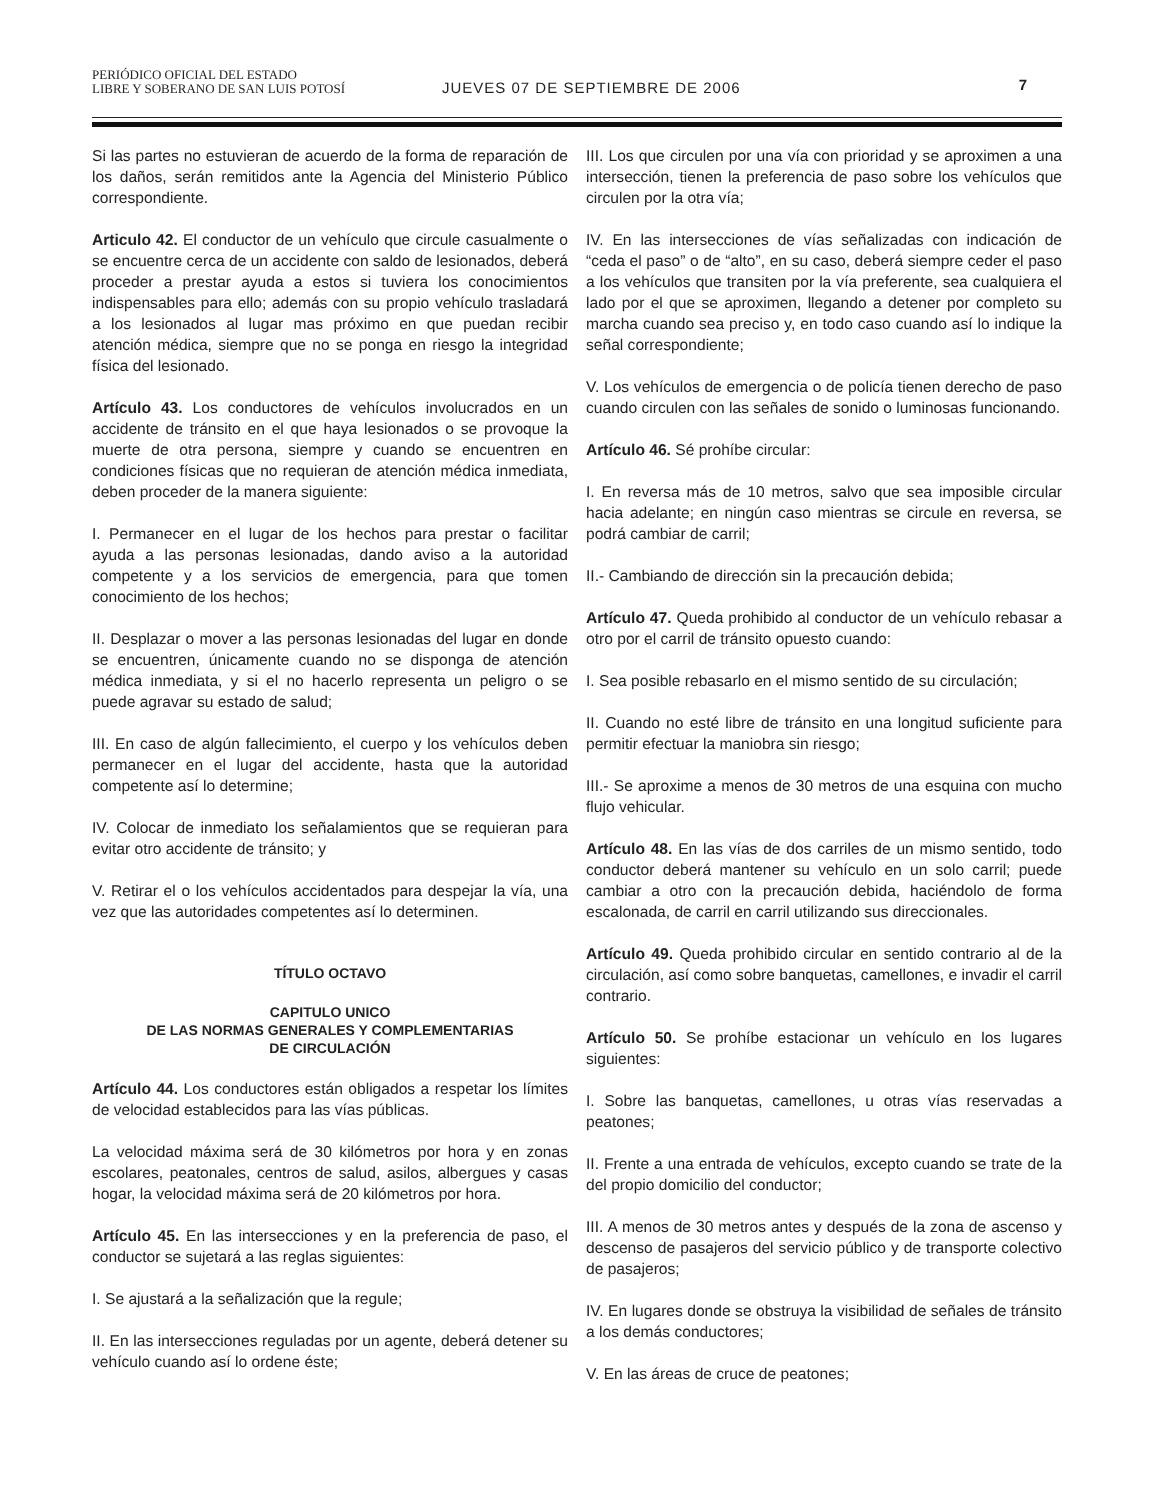PERIÓDICO OFICIAL DEL ESTADO
LIBRE Y SOBERANO DE SAN LUIS POTOSÍ JUEVES 07 DE SEPTIEMBRE DE 2006
7
Si las partes no estuvieran de acuerdo de la forma de reparación de los daños, serán remitidos ante la Agencia del Ministerio Público correspondiente.
Articulo 42. El conductor de un vehículo que circule casualmente o se encuentre cerca de un accidente con saldo de lesionados, deberá proceder a prestar ayuda a estos si tuviera los conocimientos indispensables para ello; además con su propio vehículo trasladará a los lesionados al lugar mas próximo en que puedan recibir atención médica, siempre que no se ponga en riesgo la integridad física del lesionado.
Artículo 43. Los conductores de vehículos involucrados en un accidente de tránsito en el que haya lesionados o se provoque la muerte de otra persona, siempre y cuando se encuentren en condiciones físicas que no requieran de atención médica inmediata, deben proceder de la manera siguiente:
I. Permanecer en el lugar de los hechos para prestar o facilitar ayuda a las personas lesionadas, dando aviso a la autoridad competente y a los servicios de emergencia, para que tomen conocimiento de los hechos;
II. Desplazar o mover a las personas lesionadas del lugar en donde se encuentren, únicamente cuando no se disponga de atención médica inmediata, y si el no hacerlo representa un peligro o se puede agravar su estado de salud;
III. En caso de algún fallecimiento, el cuerpo y los vehículos deben permanecer en el lugar del accidente, hasta que la autoridad competente así lo determine;
IV. Colocar de inmediato los señalamientos que se requieran para evitar otro accidente de tránsito; y
V. Retirar el o los vehículos accidentados para despejar la vía, una vez que las autoridades competentes así lo determinen.
TÍTULO OCTAVO
CAPITULO UNICO
DE LAS NORMAS GENERALES Y COMPLEMENTARIAS
DE CIRCULACIÓN
Artículo 44. Los conductores están obligados a respetar los límites de velocidad establecidos para las vías públicas.
La velocidad máxima será de 30 kilómetros por hora y en zonas escolares, peatonales, centros de salud, asilos, albergues y casas hogar, la velocidad máxima será de 20 kilómetros por hora.
Artículo 45. En las intersecciones y en la preferencia de paso, el conductor se sujetará a las reglas siguientes:
I. Se ajustará a la señalización que la regule;
II. En las intersecciones reguladas por un agente, deberá detener su vehículo cuando así lo ordene éste;
III. Los que circulen por una vía con prioridad y se aproximen a una intersección, tienen la preferencia de paso sobre los vehículos que circulen por la otra vía;
IV. En las intersecciones de vías señalizadas con indicación de “ceda el paso” o de “alto”, en su caso, deberá siempre ceder el paso a los vehículos que transiten por la vía preferente, sea cualquiera el lado por el que se aproximen, llegando a detener por completo su marcha cuando sea preciso y, en todo caso cuando así lo indique la señal correspondiente;
V. Los vehículos de emergencia o de policía tienen derecho de paso cuando circulen con las señales de sonido o luminosas funcionando.
Artículo 46. Sé prohíbe circular:
I. En reversa más de 10 metros, salvo que sea imposible circular hacia adelante; en ningún caso mientras se circule en reversa, se podrá cambiar de carril;
II.- Cambiando de dirección sin la precaución debida;
Artículo 47. Queda prohibido al conductor de un vehículo rebasar a otro por el carril de tránsito opuesto cuando:
I. Sea posible rebasarlo en el mismo sentido de su circulación;
II. Cuando no esté libre de tránsito en una longitud suficiente para permitir efectuar la maniobra sin riesgo;
III.- Se aproxime a menos de 30 metros de una esquina con mucho flujo vehicular.
Artículo 48. En las vías de dos carriles de un mismo sentido, todo conductor deberá mantener su vehículo en un solo carril; puede cambiar a otro con la precaución debida, haciéndolo de forma escalonada, de carril en carril utilizando sus direccionales.
Artículo 49. Queda prohibido circular en sentido contrario al de la circulación, así como sobre banquetas, camellones, e invadir el carril contrario.
Artículo 50. Se prohíbe estacionar un vehículo en los lugares siguientes:
I. Sobre las banquetas, camellones, u otras vías reservadas a peatones;
II. Frente a una entrada de vehículos, excepto cuando se trate de la del propio domicilio del conductor;
III. A menos de 30 metros antes y después de la zona de ascenso y descenso de pasajeros del servicio público y de transporte colectivo de pasajeros;
IV. En lugares donde se obstruya la visibilidad de señales de tránsito a los demás conductores;
V. En las áreas de cruce de peatones;